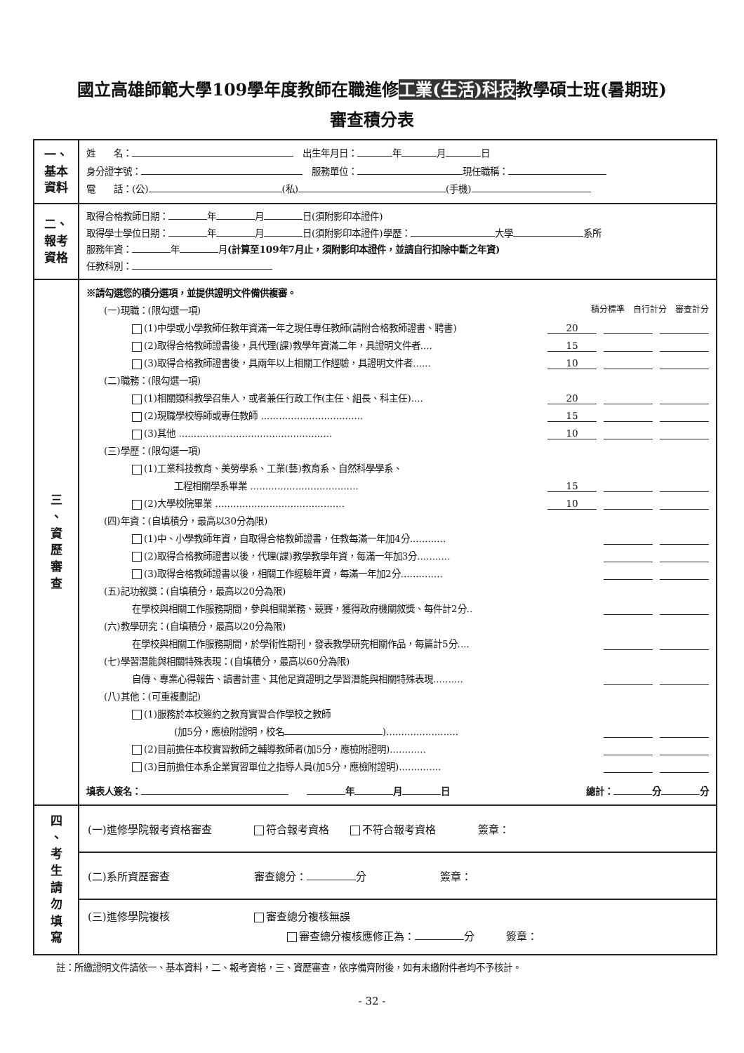國立高雄師範大學109學年度教師在職進修工業(生活)科技教學碩士班(暑期班)
審查積分表
| 一、 基本 資料 | 姓 名： 出生年月日： 年 月 日 身分證字號： 服務單位： 現任職稱： 電 話：(公) (私) (手機) |
| 二、 報考 資格 | 取得合格教師日期： 年 月 日(須附影印本證件) 取得學士學位日期： 年 月 日(須附影印本證件)學歷： 大學 系所 服務年資： 年 月 (計算至109年7月止，須附影印本證件，並請自行扣除中斷之年資) 任教科別： |
| 三 、 資 歷 審 查 | ※請勾選您的積分選項，並提供證明文件備供複審。 (一)現職：(限勾選一項) 積分標準 自行計分 審查計分 (1)中學或小學教師任教年資滿一年之現任專任教師(請附合格教師證書、聘書) 20 (2)取得合格教師證書後，具代理(課)教學年資滿二年，具證明文件者.... 15 (3)取得合格教師證書後，具兩年以上相關工作經驗，具證明文件者...... 10 (二)職務：(限勾選一項) (1)相關類科教學召集人，或者兼任行政工作(主任、組長、科主任).... 20 (2)現職學校導師或專任教師 .................................. 15 (3)其他 ................................................... 10 (三)學歷：(限勾選一項) (1)工業科技教育、美勞學系、工業(藝)教育系、自然科學學系、 工程相關學系畢業 .................................... 15 (2)大學校院畢業 ........................................... 10 (四)年資：(自填積分，最高以30分為限) (1)中、小學教師年資，自取得合格教師證書，任教每滿一年加4分............ (2)取得合格教師證書以後，代理(課)教學教學年資，每滿一年加3分........... (3)取得合格教師證書以後，相關工作經驗年資，每滿一年加2分.............. (五)記功敘獎：(自填積分，最高以20分為限) 在學校與相關工作服務期間，參與相關業務、競賽，獲得政府機關敘獎、每件計2分.. (六)教學研究：(自填積分，最高以20分為限) 在學校與相關工作服務期間，於學術性期刊，發表教學研究相關作品，每篇計5分.... (七)學習潛能與相關特殊表現：(自填積分，最高以60分為限) 自傳、專業心得報告、讀書計畫、其他足資證明之學習潛能與相關特殊表現.......... (八)其他：(可重複劃記) (1)服務於本校簽約之教育實習合作學校之教師 (加5分，應檢附證明，校名 )........................ (2)目前擔任本校實習教師之輔導教師者(加5分，應檢附證明)............ (3)目前擔任本系企業實習單位之指導人員(加5分，應檢附證明).............. 填表人簽名： 年 月 日 總計： 分 分 |
| 四 、 考 生 請 勿 填 寫 | (一)進修學院報考資格審查 符合報考資格 不符合報考資格 簽章： (二)系所資歷審查 審查總分： 分 簽章： (三)進修學院複核 審查總分複核無誤 審查總分複核應修正為： 分 簽章： |
註：所繳證明文件請依一、基本資料，二、報考資格，三、資歷審查，依序備齊附後，如有未繳附件者均不予核計。
- 32 -